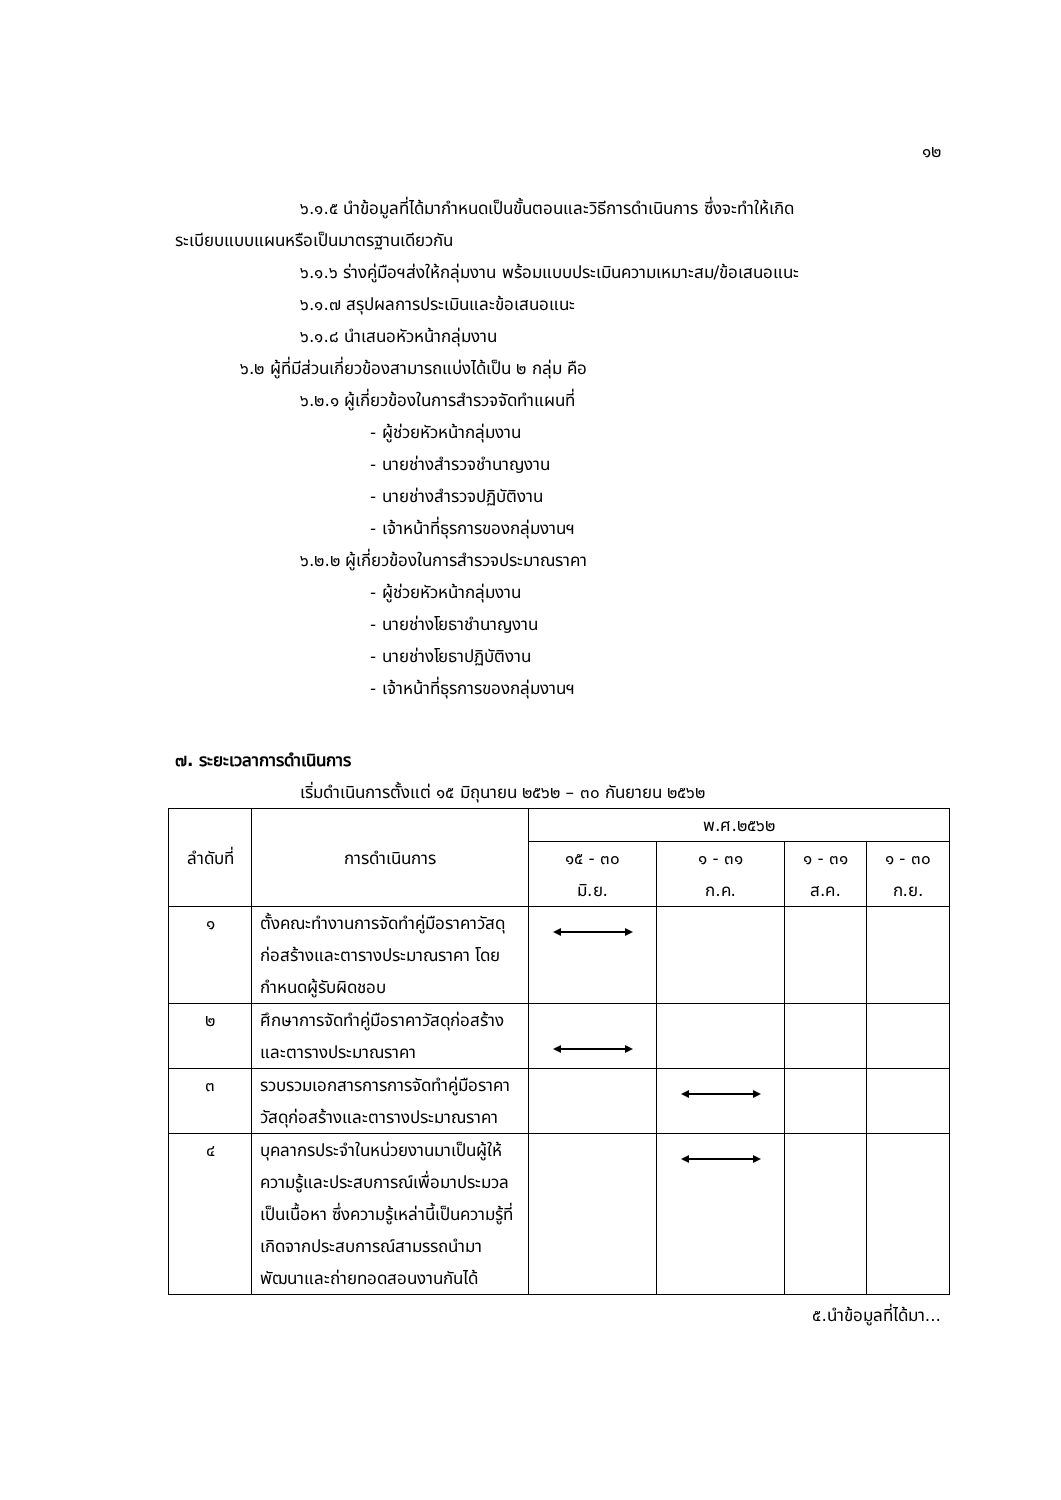๑๒
๖.๑.๕ นำข้อมูลที่ได้มากำหนดเป็นขั้นตอนและวิธีการดำเนินการ ซึ่งจะทำให้เกิด
ระเบียบแบบแผนหรือเป็นมาตรฐานเดียวกัน
๖.๑.๖ ร่างคู่มือฯส่งให้กลุ่มงาน พร้อมแบบประเมินความเหมาะสม/ข้อเสนอแนะ
๖.๑.๗ สรุปผลการประเมินและข้อเสนอแนะ
๖.๑.๘ นำเสนอหัวหน้ากลุ่มงาน
๖.๒ ผู้ที่มีส่วนเกี่ยวข้องสามารถแบ่งได้เป็น ๒ กลุ่ม คือ
๖.๒.๑ ผู้เกี่ยวข้องในการสำรวจจัดทำแผนที่
- ผู้ช่วยหัวหน้ากลุ่มงาน
- นายช่างสำรวจชำนาญงาน
- นายช่างสำรวจปฏิบัติงาน
- เจ้าหน้าที่ธุรการของกลุ่มงานฯ
๖.๒.๒ ผู้เกี่ยวข้องในการสำรวจประมาณราคา
- ผู้ช่วยหัวหน้ากลุ่มงาน
- นายช่างโยธาชำนาญงาน
- นายช่างโยธาปฏิบัติงาน
- เจ้าหน้าที่ธุรการของกลุ่มงานฯ
๗. ระยะเวลาการดำเนินการ
เริ่มดำเนินการตั้งแต่ ๑๕ มิถุนายน ๒๕๖๒ – ๓๐ กันยายน ๒๕๖๒
| ลำดับที่ | การดำเนินการ | พ.ศ.๒๕๖๒ | | | |
| --- | --- | --- | --- | --- | --- |
| | | ๑๕ - ๓๐ มิ.ย. | ๑ - ๓๑ ก.ค. | ๑ - ๓๑ ส.ค. | ๑ - ๓๐ ก.ย. |
| ๑ | ตั้งคณะทำงานการจัดทำคู่มือราคาวัสดุก่อสร้างและตารางประมาณราคา โดยกำหนดผู้รับผิดชอบ | | | | |
| ๒ | ศึกษาการจัดทำคู่มือราคาวัสดุก่อสร้างและตารางประมาณราคา | | | | |
| ๓ | รวบรวมเอกสารการการจัดทำคู่มือราคาวัสดุก่อสร้างและตารางประมาณราคา | | | | |
| ๔ | บุคลากรประจำในหน่วยงานมาเป็นผู้ให้ความรู้และประสบการณ์เพื่อมาประมวลเป็นเนื้อหา ซึ่งความรู้เหล่านี้เป็นความรู้ที่เกิดจากประสบการณ์สามรรถนำมาพัฒนาและถ่ายทอดสอนงานกันได้ | | | | |
๕.นำข้อมูลที่ได้มา...